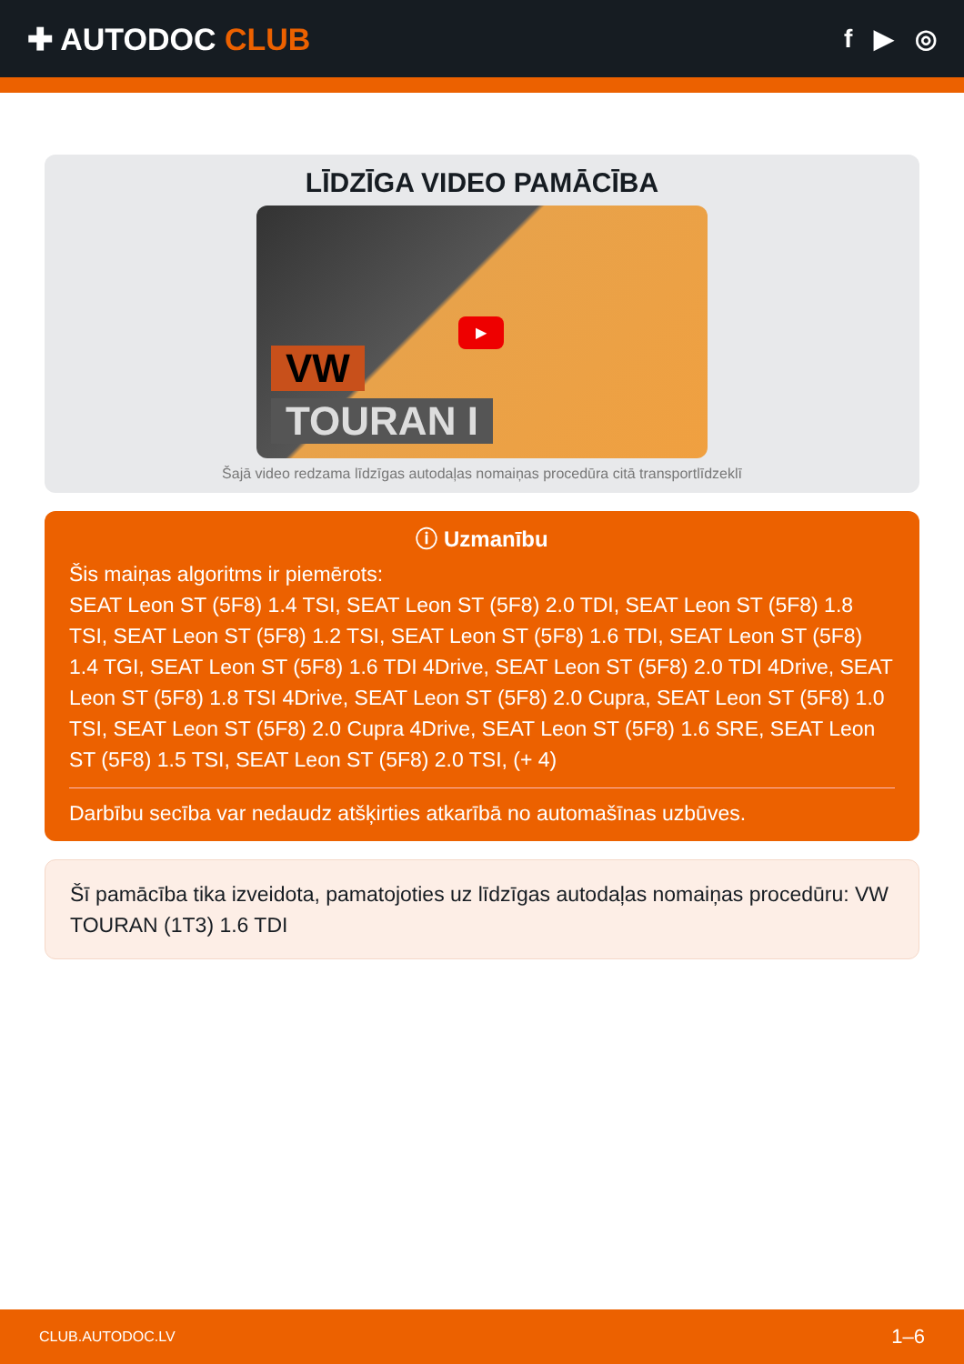✚ AUTODOC CLUB
f ▶ ◎
LĪDZĪGA VIDEO PAMĀCĪBA
VW
TOURAN I
▶
Šajā video redzama līdzīgas autodaļas nomaiņas procedūra citā transportlīdzeklī
ⓘ Uzmanību
Šis maiņas algoritms ir piemērots:
SEAT Leon ST (5F8) 1.4 TSI, SEAT Leon ST (5F8) 2.0 TDI, SEAT Leon ST (5F8) 1.8 TSI, SEAT Leon ST (5F8) 1.2 TSI, SEAT Leon ST (5F8) 1.6 TDI, SEAT Leon ST (5F8) 1.4 TGI, SEAT Leon ST (5F8) 1.6 TDI 4Drive, SEAT Leon ST (5F8) 2.0 TDI 4Drive, SEAT Leon ST (5F8) 1.8 TSI 4Drive, SEAT Leon ST (5F8) 2.0 Cupra, SEAT Leon ST (5F8) 1.0 TSI, SEAT Leon ST (5F8) 2.0 Cupra 4Drive, SEAT Leon ST (5F8) 1.6 SRE, SEAT Leon ST (5F8) 1.5 TSI, SEAT Leon ST (5F8) 2.0 TSI, (+ 4)
Darbību secība var nedaudz atšķirties atkarībā no automašīnas uzbūves.
Šī pamācība tika izveidota, pamatojoties uz līdzīgas autodaļas nomaiņas procedūru: VW TOURAN (1T3) 1.6 TDI
CLUB.AUTODOC.LV 1–6